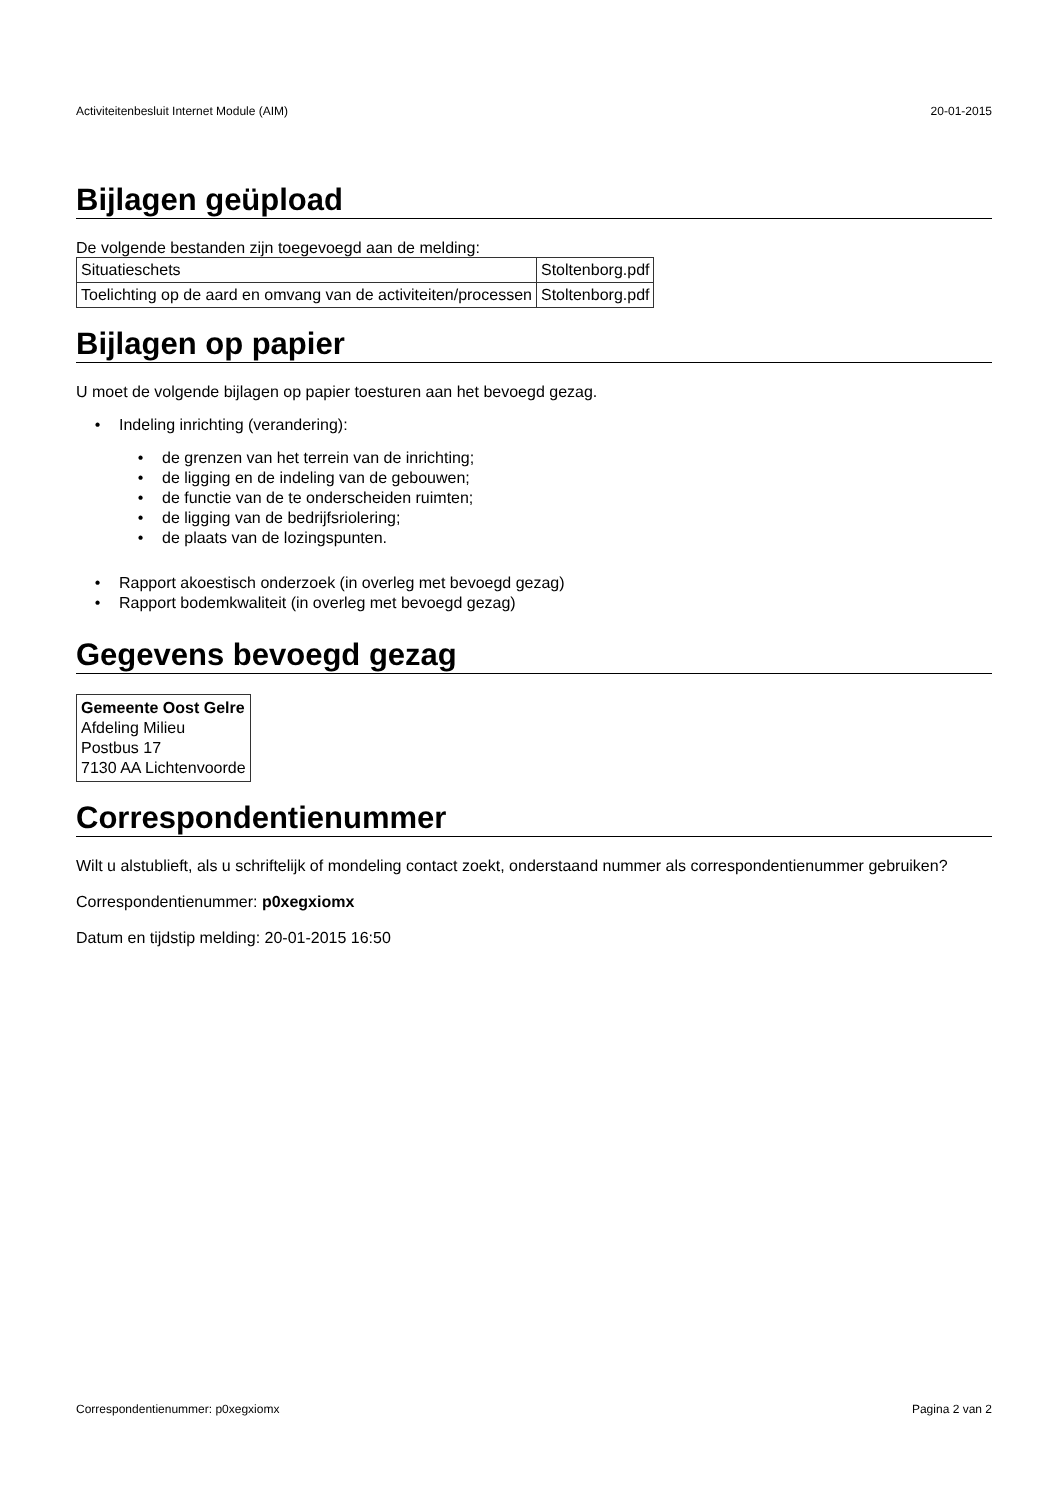Activiteitenbesluit Internet Module (AIM) 20-01-2015
Bijlagen geüpload
De volgende bestanden zijn toegevoegd aan de melding:
| Situatieschets | Stoltenborg.pdf |
| Toelichting op de aard en omvang van de activiteiten/processen | Stoltenborg.pdf |
Bijlagen op papier
U moet de volgende bijlagen op papier toesturen aan het bevoegd gezag.
• Indeling inrichting (verandering):
• de grenzen van het terrein van de inrichting;
• de ligging en de indeling van de gebouwen;
• de functie van de te onderscheiden ruimten;
• de ligging van de bedrijfsriolering;
• de plaats van de lozingspunten.
• Rapport akoestisch onderzoek (in overleg met bevoegd gezag)
• Rapport bodemkwaliteit (in overleg met bevoegd gezag)
Gegevens bevoegd gezag
| Gemeente Oost Gelre Afdeling Milieu Postbus 17 7130 AA Lichtenvoorde |
Correspondentienummer
Wilt u alstublieft, als u schriftelijk of mondeling contact zoekt, onderstaand nummer als correspondentienummer gebruiken?
Correspondentienummer: p0xegxiomx
Datum en tijdstip melding: 20-01-2015 16:50
Correspondentienummer: p0xegxiomx Pagina 2 van 2